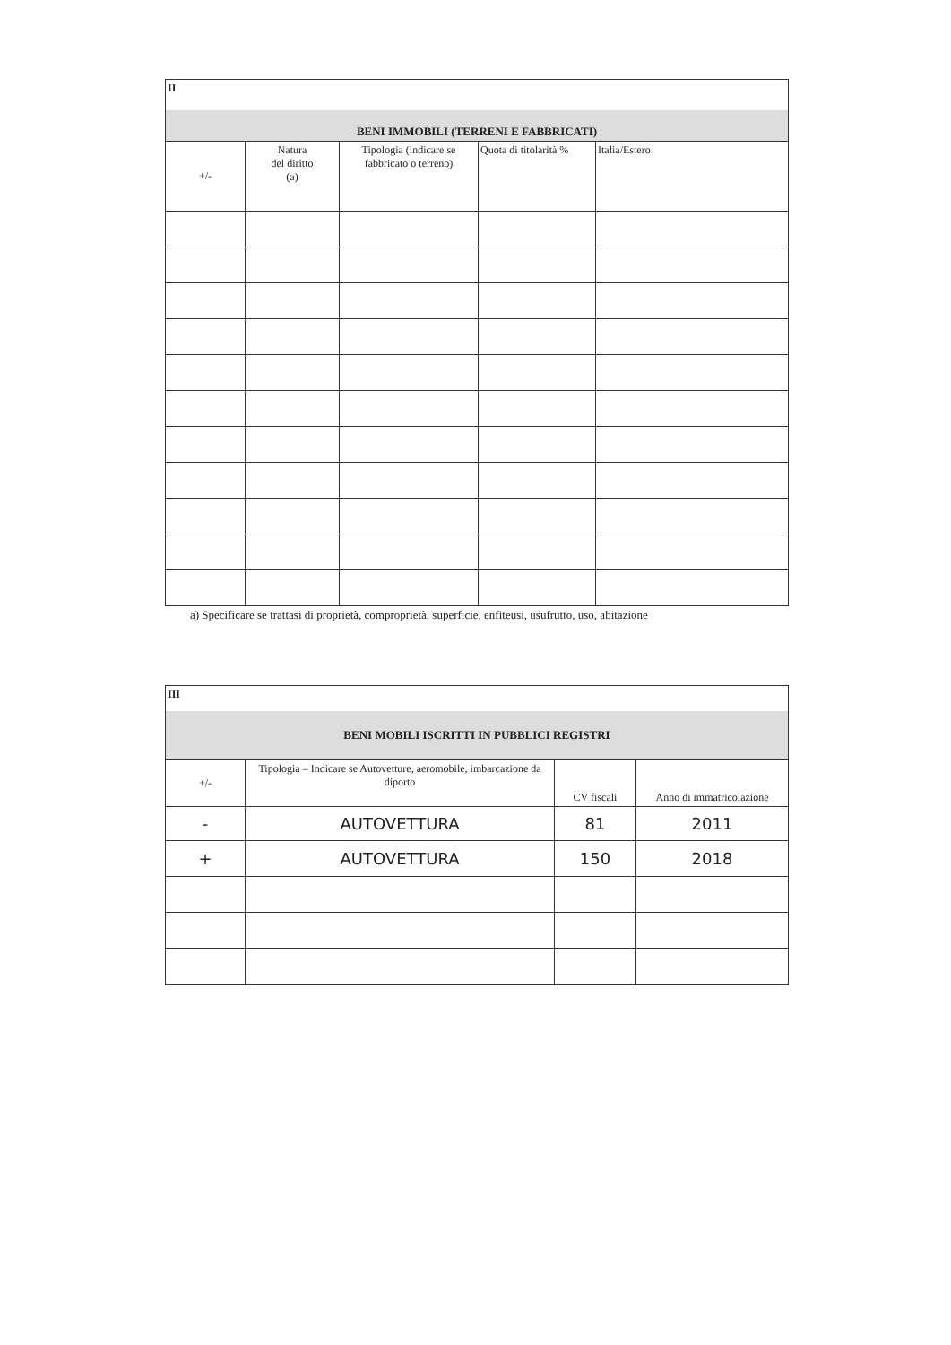| II | | | | |
| BENI IMMOBILI (TERRENI E FABBRICATI) | | | | |
| +/- | Natura del diritto (a) | Tipologia (indicare se fabbricato o terreno) | Quota di titolarità % | Italia/Estero |
a) Specificare se trattasi di proprietà, comproprietà, superficie, enfiteusi, usufrutto, uso, abitazione
| III | | | |
| BENI MOBILI ISCRITTI IN PUBBLICI REGISTRI | | | |
| +/- | Tipologia – Indicare se Autovetture, aeromobile, imbarcazione da diporto | CV fiscali | Anno di immatricolazione |
| - | AUTOVETTURA | 81 | 2011 |
| + | AUTOVETTURA | 150 | 2018 |